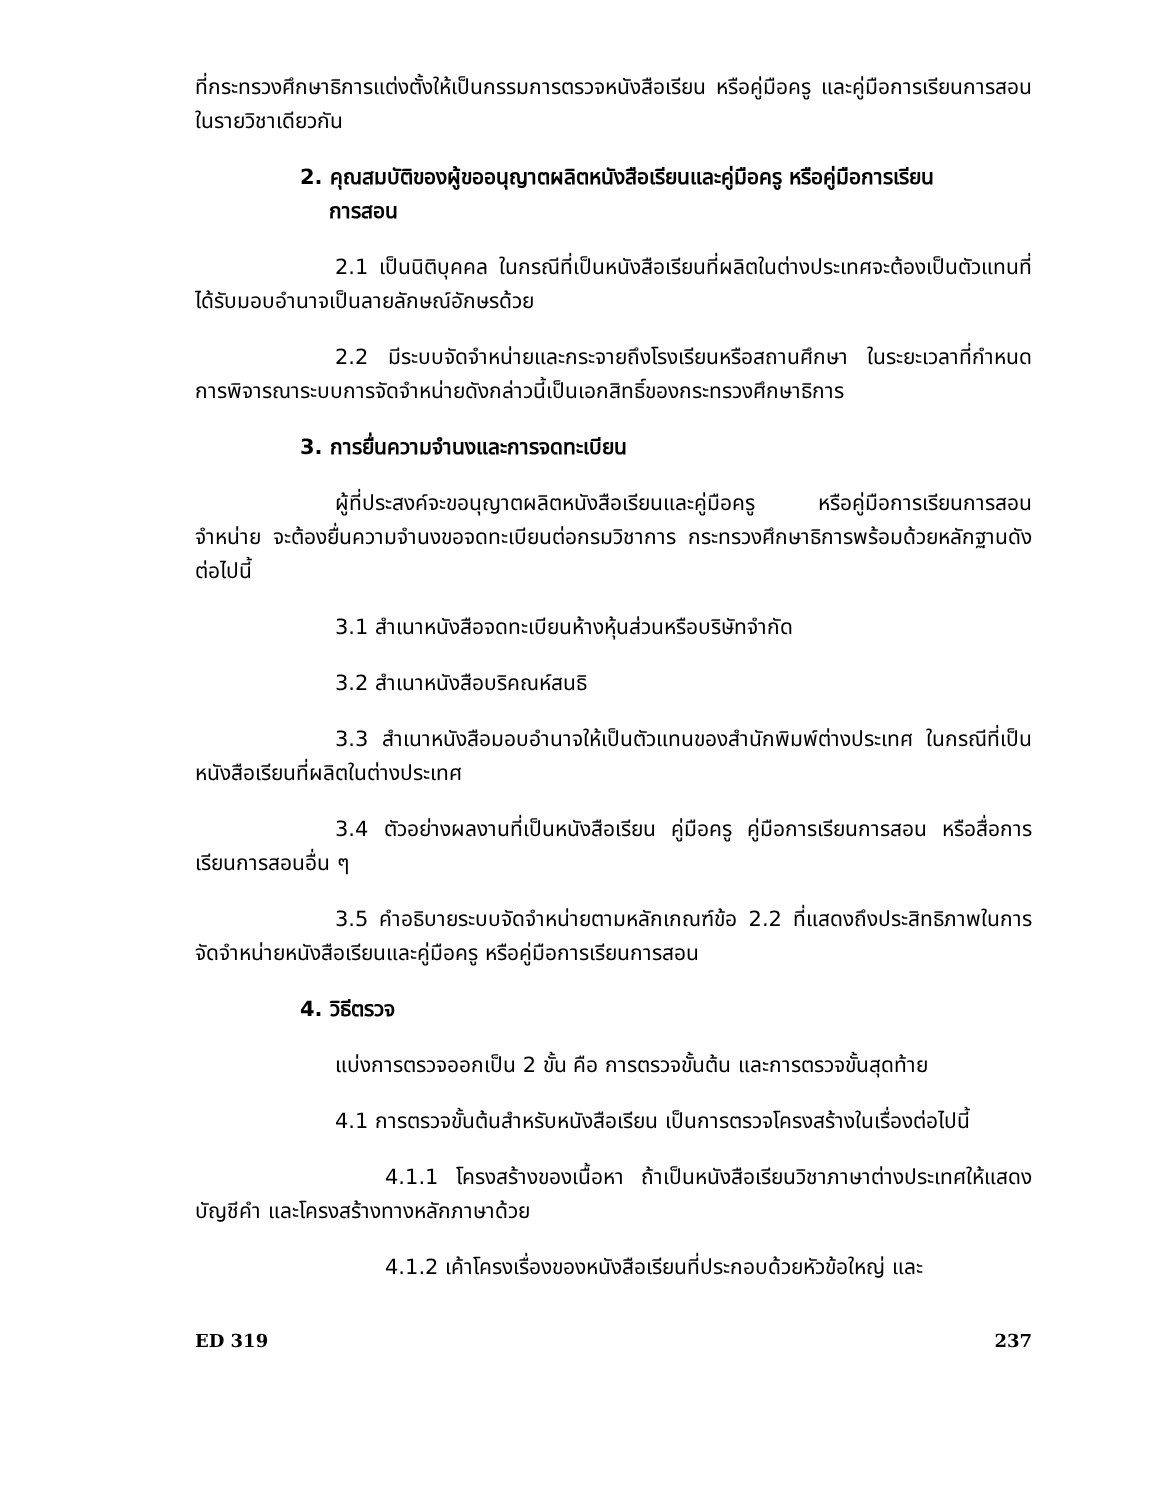ที่กระทรวงศึกษาธิการแต่งตั้งให้เป็นกรรมการตรวจหนังสือเรียน หรือคู่มือครู และคู่มือการเรียนการสอนในรายวิชาเดียวกัน
2. คุณสมบัติของผู้ขออนุญาตผลิตหนังสือเรียนและคู่มือครู หรือคู่มือการเรียน
การสอน
2.1 เป็นนิติบุคคล ในกรณีที่เป็นหนังสือเรียนที่ผลิตในต่างประเทศจะต้องเป็นตัวแทนที่ได้รับมอบอำนาจเป็นลายลักษณ์อักษรด้วย
2.2 มีระบบจัดจำหน่ายและกระจายถึงโรงเรียนหรือสถานศึกษา ในระยะเวลาที่กำหนด การพิจารณาระบบการจัดจำหน่ายดังกล่าวนี้เป็นเอกสิทธิ์ของกระทรวงศึกษาธิการ
3. การยื่นความจำนงและการจดทะเบียน
ผู้ที่ประสงค์จะขอนุญาตผลิตหนังสือเรียนและคู่มือครู หรือคู่มือการเรียนการสอนจำหน่าย จะต้องยื่นความจำนงขอจดทะเบียนต่อกรมวิชาการ กระทรวงศึกษาธิการพร้อมด้วยหลักฐานดังต่อไปนี้
3.1 สำเนาหนังสือจดทะเบียนห้างหุ้นส่วนหรือบริษัทจำกัด
3.2 สำเนาหนังสือบริคณห์สนธิ
3.3 สำเนาหนังสือมอบอำนาจให้เป็นตัวแทนของสำนักพิมพ์ต่างประเทศ ในกรณีที่เป็นหนังสือเรียนที่ผลิตในต่างประเทศ
3.4 ตัวอย่างผลงานที่เป็นหนังสือเรียน คู่มือครู คู่มือการเรียนการสอน หรือสื่อการเรียนการสอนอื่น ๆ
3.5 คำอธิบายระบบจัดจำหน่ายตามหลักเกณฑ์ข้อ 2.2 ที่แสดงถึงประสิทธิภาพในการจัดจำหน่ายหนังสือเรียนและคู่มือครู หรือคู่มือการเรียนการสอน
4. วิธีตรวจ
แบ่งการตรวจออกเป็น 2 ขั้น คือ การตรวจขั้นต้น และการตรวจขั้นสุดท้าย
4.1 การตรวจขั้นต้นสำหรับหนังสือเรียน เป็นการตรวจโครงสร้างในเรื่องต่อไปนี้
4.1.1 โครงสร้างของเนื้อหา ถ้าเป็นหนังสือเรียนวิชาภาษาต่างประเทศให้แสดงบัญชีคำ และโครงสร้างทางหลักภาษาด้วย
4.1.2 เค้าโครงเรื่องของหนังสือเรียนที่ประกอบด้วยหัวข้อใหญ่ และ
ED 319 237